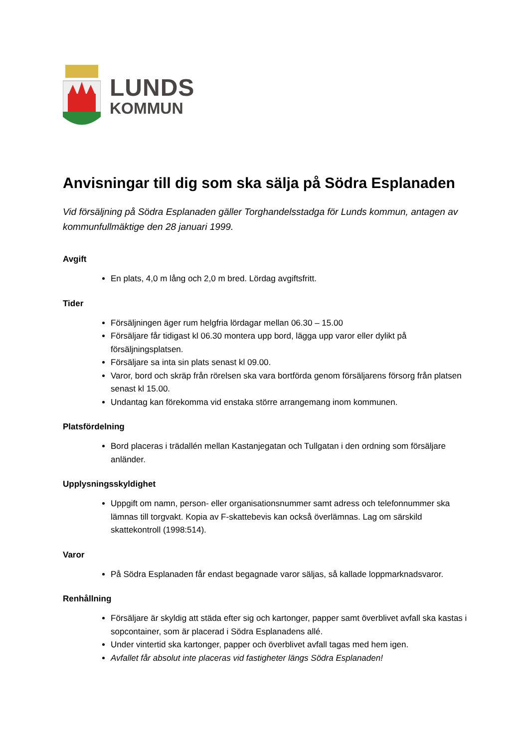LUNDS
KOMMUN
Anvisningar till dig som ska sälja på Södra Esplanaden
Vid försäljning på Södra Esplanaden gäller Torghandelsstadga för Lunds kommun, antagen av kommunfullmäktige den 28 januari 1999.
Avgift
En plats, 4,0 m lång och 2,0 m bred. Lördag avgiftsfritt.
Tider
Försäljningen äger rum helgfria lördagar mellan 06.30 – 15.00
Försäljare får tidigast kl 06.30 montera upp bord, lägga upp varor eller dylikt på försäljningsplatsen.
Försäljare sa inta sin plats senast kl 09.00.
Varor, bord och skräp från rörelsen ska vara bortförda genom försäljarens försorg från platsen senast kl 15.00.
Undantag kan förekomma vid enstaka större arrangemang inom kommunen.
Platsfördelning
Bord placeras i trädallén mellan Kastanjegatan och Tullgatan i den ordning som försäljare anländer.
Upplysningsskyldighet
Uppgift om namn, person- eller organisationsnummer samt adress och telefonnummer ska lämnas till torgvakt. Kopia av F-skattebevis kan också överlämnas. Lag om särskild skattekontroll (1998:514).
Varor
På Södra Esplanaden får endast begagnade varor säljas, så kallade loppmarknadsvaror.
Renhållning
Försäljare är skyldig att städa efter sig och kartonger, papper samt överblivet avfall ska kastas i sopcontainer, som är placerad i Södra Esplanadens allé.
Under vintertid ska kartonger, papper och överblivet avfall tagas med hem igen.
Avfallet får absolut inte placeras vid fastigheter längs Södra Esplanaden!